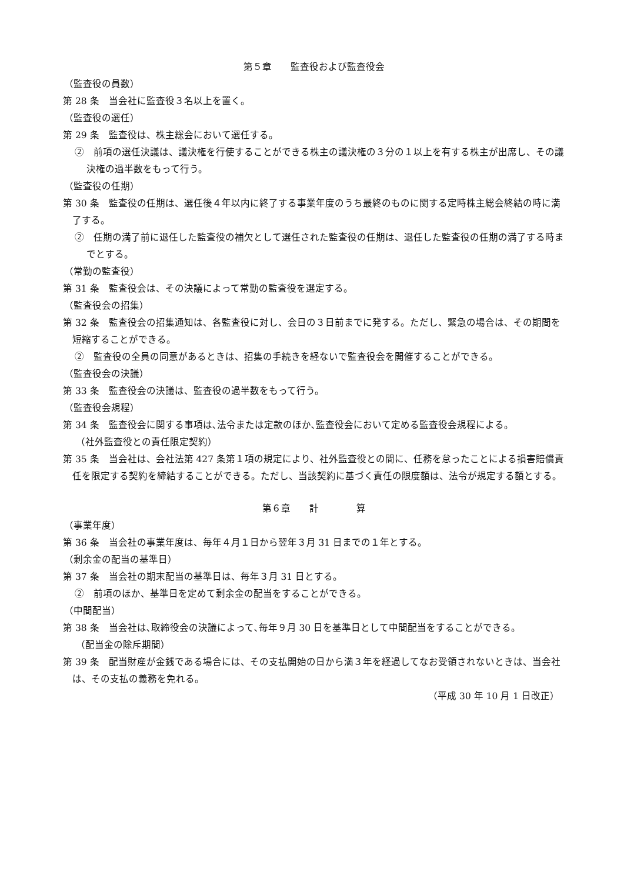第５章　　監査役および監査役会
（監査役の員数）
第 28 条　当会社に監査役３名以上を置く。
（監査役の選任）
第 29 条　監査役は、株主総会において選任する。
②　前項の選任決議は、議決権を行使することができる株主の議決権の３分の１以上を有する株主が出席し、その議決権の過半数をもって行う。
（監査役の任期）
第 30 条　監査役の任期は、選任後４年以内に終了する事業年度のうち最終のものに関する定時株主総会終結の時に満了する。
②　任期の満了前に退任した監査役の補欠として選任された監査役の任期は、退任した監査役の任期の満了する時までとする。
（常勤の監査役）
第 31 条　監査役会は、その決議によって常勤の監査役を選定する。
（監査役会の招集）
第 32 条　監査役会の招集通知は、各監査役に対し、会日の３日前までに発する。ただし、緊急の場合は、その期間を短縮することができる。
②　監査役の全員の同意があるときは、招集の手続きを経ないで監査役会を開催することができる。
（監査役会の決議）
第 33 条　監査役会の決議は、監査役の過半数をもって行う。
（監査役会規程）
第 34 条　監査役会に関する事項は､法令または定款のほか､監査役会において定める監査役会規程による。
（社外監査役との責任限定契約）
第 35 条　当会社は、会社法第 427 条第１項の規定により、社外監査役との間に、任務を怠ったことによる損害賠償責任を限定する契約を締結することができる。ただし、当該契約に基づく責任の限度額は、法令が規定する額とする。
第６章　　計　　　　算
（事業年度）
第 36 条　当会社の事業年度は、毎年４月１日から翌年３月 31 日までの１年とする。
（剰余金の配当の基準日）
第 37 条　当会社の期末配当の基準日は、毎年３月 31 日とする。
②　前項のほか、基準日を定めて剰余金の配当をすることができる。
（中間配当）
第 38 条　当会社は､取締役会の決議によって､毎年９月 30 日を基準日として中間配当をすることができる。
（配当金の除斥期間）
第 39 条　配当財産が金銭である場合には、その支払開始の日から満３年を経過してなお受領されないときは、当会社は、その支払の義務を免れる。
（平成 30 年 10 月 1 日改正）